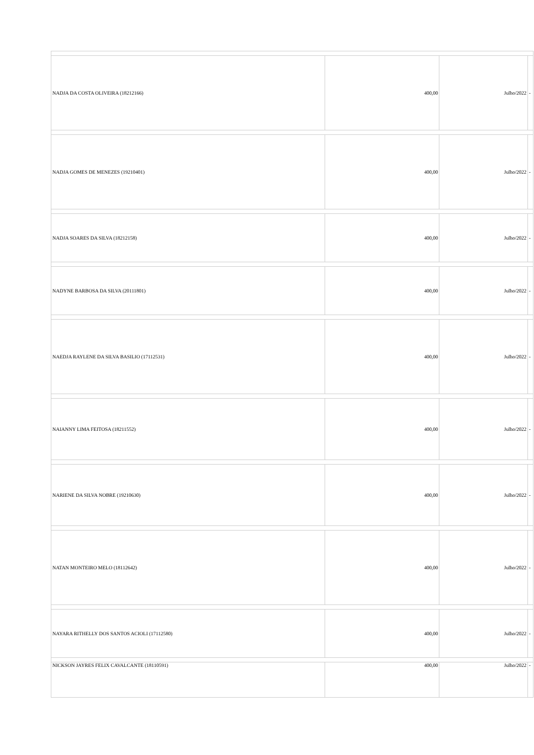| NADJA DA COSTA OLIVEIRA (18212166) | 400,00 | Julho/2022 | - |
| NADJA GOMES DE MENEZES (19210401) | 400,00 | Julho/2022 | - |
| NADJA SOARES DA SILVA (18212158) | 400,00 | Julho/2022 | - |
| NADYNE BARBOSA DA SILVA (20111801) | 400,00 | Julho/2022 | - |
| NAEDJA RAYLENE DA SILVA BASILIO (17112531) | 400,00 | Julho/2022 | - |
| NAIANNY LIMA FEITOSA (18211552) | 400,00 | Julho/2022 | - |
| NARIENE DA SILVA NOBRE (19210630) | 400,00 | Julho/2022 | - |
| NATAN MONTEIRO MELO (18112642) | 400,00 | Julho/2022 | - |
| NAYARA RITHELLY DOS SANTOS ACIOLI (17112580) | 400,00 | Julho/2022 | - |
| NICKSON JAYRES FELIX CAVALCANTE (18110591) | 400,00 | Julho/2022 | - |